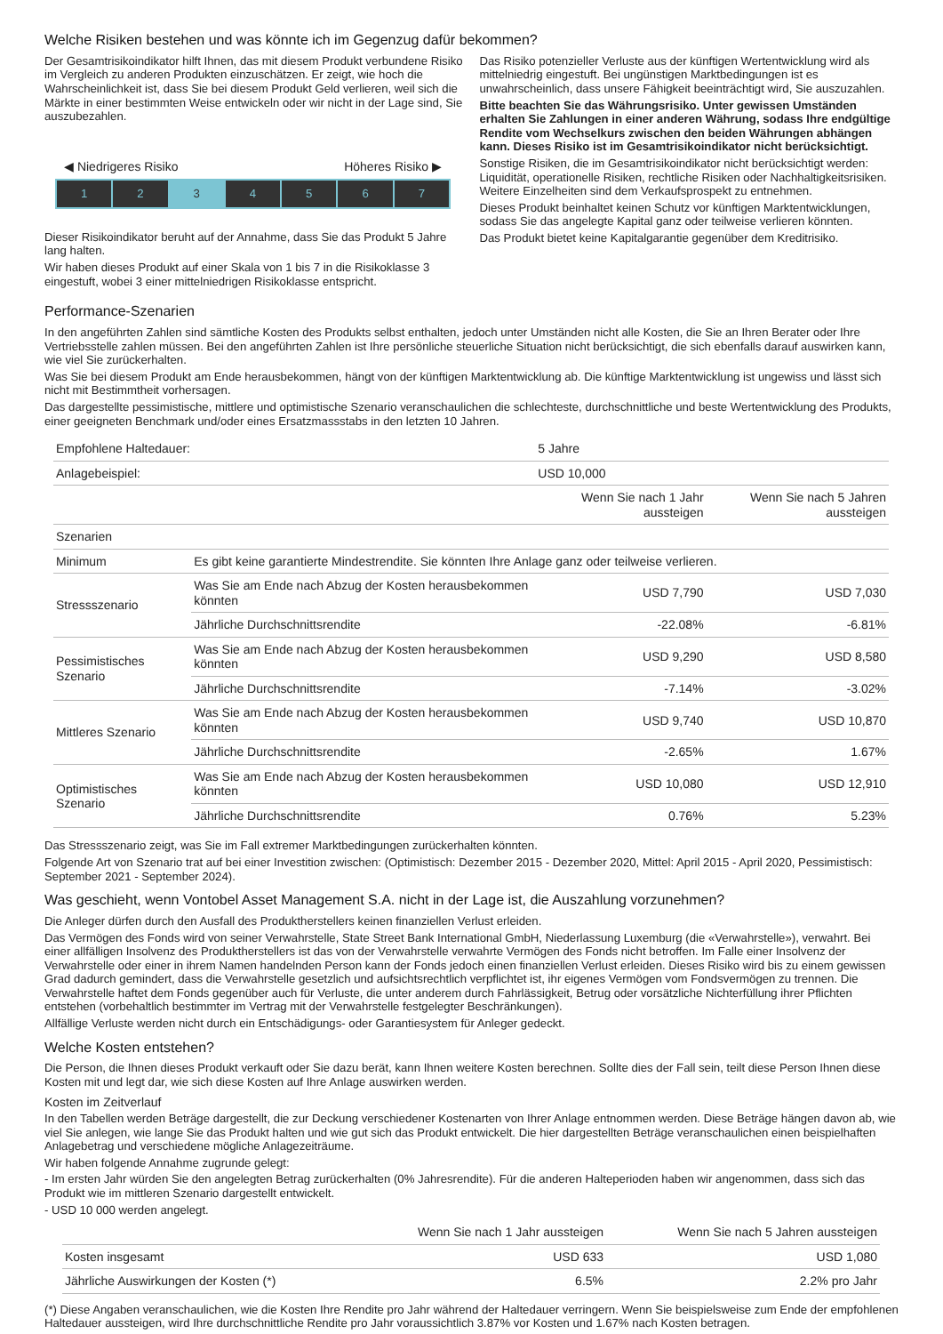Welche Risiken bestehen und was könnte ich im Gegenzug dafür bekommen?
Der Gesamtrisikoindikator hilft Ihnen, das mit diesem Produkt verbundene Risiko im Vergleich zu anderen Produkten einzuschätzen. Er zeigt, wie hoch die Wahrscheinlichkeit ist, dass Sie bei diesem Produkt Geld verlieren, weil sich die Märkte in einer bestimmten Weise entwickeln oder wir nicht in der Lage sind, Sie auszubezahlen.
◀ Niedrigeres Risiko Höheres Risiko ▶
1 2 3 4 5 6 7
Dieser Risikoindikator beruht auf der Annahme, dass Sie das Produkt 5 Jahre lang halten.
Wir haben dieses Produkt auf einer Skala von 1 bis 7 in die Risikoklasse 3 eingestuft, wobei 3 einer mittelniedrigen Risikoklasse entspricht.
Das Risiko potenzieller Verluste aus der künftigen Wertentwicklung wird als mittelniedrig eingestuft. Bei ungünstigen Marktbedingungen ist es unwahrscheinlich, dass unsere Fähigkeit beeinträchtigt wird, Sie auszuzahlen.
Bitte beachten Sie das Währungsrisiko. Unter gewissen Umständen erhalten Sie Zahlungen in einer anderen Währung, sodass Ihre endgültige Rendite vom Wechselkurs zwischen den beiden Währungen abhängen kann. Dieses Risiko ist im Gesamtrisikoindikator nicht berücksichtigt.
Sonstige Risiken, die im Gesamtrisikoindikator nicht berücksichtigt werden: Liquidität, operationelle Risiken, rechtliche Risiken oder Nachhaltigkeitsrisiken. Weitere Einzelheiten sind dem Verkaufsprospekt zu entnehmen.
Dieses Produkt beinhaltet keinen Schutz vor künftigen Marktentwicklungen, sodass Sie das angelegte Kapital ganz oder teilweise verlieren könnten.
Das Produkt bietet keine Kapitalgarantie gegenüber dem Kreditrisiko.
Performance-Szenarien
In den angeführten Zahlen sind sämtliche Kosten des Produkts selbst enthalten, jedoch unter Umständen nicht alle Kosten, die Sie an Ihren Berater oder Ihre Vertriebsstelle zahlen müssen. Bei den angeführten Zahlen ist Ihre persönliche steuerliche Situation nicht berücksichtigt, die sich ebenfalls darauf auswirken kann, wie viel Sie zurückerhalten.
Was Sie bei diesem Produkt am Ende herausbekommen, hängt von der künftigen Marktentwicklung ab. Die künftige Marktentwicklung ist ungewiss und lässt sich nicht mit Bestimmtheit vorhersagen.
Das dargestellte pessimistische, mittlere und optimistische Szenario veranschaulichen die schlechteste, durchschnittliche und beste Wertentwicklung des Produkts, einer geeigneten Benchmark und/oder eines Ersatzmassstabs in den letzten 10 Jahren.
| Empfohlene Haltedauer: | | 5 Jahre | |
| Anlagebeispiel: | | USD 10,000 | |
| | | Wenn Sie nach 1 Jahr aussteigen | Wenn Sie nach 5 Jahren aussteigen |
| Szenarien | | | |
| Minimum | Es gibt keine garantierte Mindestrendite. Sie könnten Ihre Anlage ganz oder teilweise verlieren. | | |
| Stressszenario | Was Sie am Ende nach Abzug der Kosten herausbekommen könnten | USD 7,790 | USD 7,030 |
| | Jährliche Durchschnittsrendite | -22.08% | -6.81% |
| Pessimistisches Szenario | Was Sie am Ende nach Abzug der Kosten herausbekommen könnten | USD 9,290 | USD 8,580 |
| | Jährliche Durchschnittsrendite | -7.14% | -3.02% |
| Mittleres Szenario | Was Sie am Ende nach Abzug der Kosten herausbekommen könnten | USD 9,740 | USD 10,870 |
| | Jährliche Durchschnittsrendite | -2.65% | 1.67% |
| Optimistisches Szenario | Was Sie am Ende nach Abzug der Kosten herausbekommen könnten | USD 10,080 | USD 12,910 |
| | Jährliche Durchschnittsrendite | 0.76% | 5.23% |
Das Stressszenario zeigt, was Sie im Fall extremer Marktbedingungen zurückerhalten könnten.
Folgende Art von Szenario trat auf bei einer Investition zwischen: (Optimistisch: Dezember 2015 - Dezember 2020, Mittel: April 2015 - April 2020, Pessimistisch: September 2021 - September 2024).
Was geschieht, wenn Vontobel Asset Management S.A. nicht in der Lage ist, die Auszahlung vorzunehmen?
Die Anleger dürfen durch den Ausfall des Produktherstellers keinen finanziellen Verlust erleiden.
Das Vermögen des Fonds wird von seiner Verwahrstelle, State Street Bank International GmbH, Niederlassung Luxemburg (die «Verwahrstelle»), verwahrt. Bei einer allfälligen Insolvenz des Produktherstellers ist das von der Verwahrstelle verwahrte Vermögen des Fonds nicht betroffen. Im Falle einer Insolvenz der Verwahrstelle oder einer in ihrem Namen handelnden Person kann der Fonds jedoch einen finanziellen Verlust erleiden. Dieses Risiko wird bis zu einem gewissen Grad dadurch gemindert, dass die Verwahrstelle gesetzlich und aufsichtsrechtlich verpflichtet ist, ihr eigenes Vermögen vom Fondsvermögen zu trennen. Die Verwahrstelle haftet dem Fonds gegenüber auch für Verluste, die unter anderem durch Fahrlässigkeit, Betrug oder vorsätzliche Nichterfüllung ihrer Pflichten entstehen (vorbehaltlich bestimmter im Vertrag mit der Verwahrstelle festgelegter Beschränkungen).
Allfällige Verluste werden nicht durch ein Entschädigungs- oder Garantiesystem für Anleger gedeckt.
Welche Kosten entstehen?
Die Person, die Ihnen dieses Produkt verkauft oder Sie dazu berät, kann Ihnen weitere Kosten berechnen. Sollte dies der Fall sein, teilt diese Person Ihnen diese Kosten mit und legt dar, wie sich diese Kosten auf Ihre Anlage auswirken werden.
Kosten im Zeitverlauf
In den Tabellen werden Beträge dargestellt, die zur Deckung verschiedener Kostenarten von Ihrer Anlage entnommen werden. Diese Beträge hängen davon ab, wie viel Sie anlegen, wie lange Sie das Produkt halten und wie gut sich das Produkt entwickelt. Die hier dargestellten Beträge veranschaulichen einen beispielhaften Anlagebetrag und verschiedene mögliche Anlagezeiträume.
Wir haben folgende Annahme zugrunde gelegt:
- Im ersten Jahr würden Sie den angelegten Betrag zurückerhalten (0% Jahresrendite). Für die anderen Halteperioden haben wir angenommen, dass sich das Produkt wie im mittleren Szenario dargestellt entwickelt.
- USD 10 000 werden angelegt.
| | Wenn Sie nach 1 Jahr aussteigen | Wenn Sie nach 5 Jahren aussteigen |
| --- | --- | --- |
| Kosten insgesamt | USD 633 | USD 1,080 |
| Jährliche Auswirkungen der Kosten (*) | 6.5% | 2.2% pro Jahr |
(*) Diese Angaben veranschaulichen, wie die Kosten Ihre Rendite pro Jahr während der Haltedauer verringern. Wenn Sie beispielsweise zum Ende der empfohlenen Haltedauer aussteigen, wird Ihre durchschnittliche Rendite pro Jahr voraussichtlich 3.87% vor Kosten und 1.67% nach Kosten betragen.